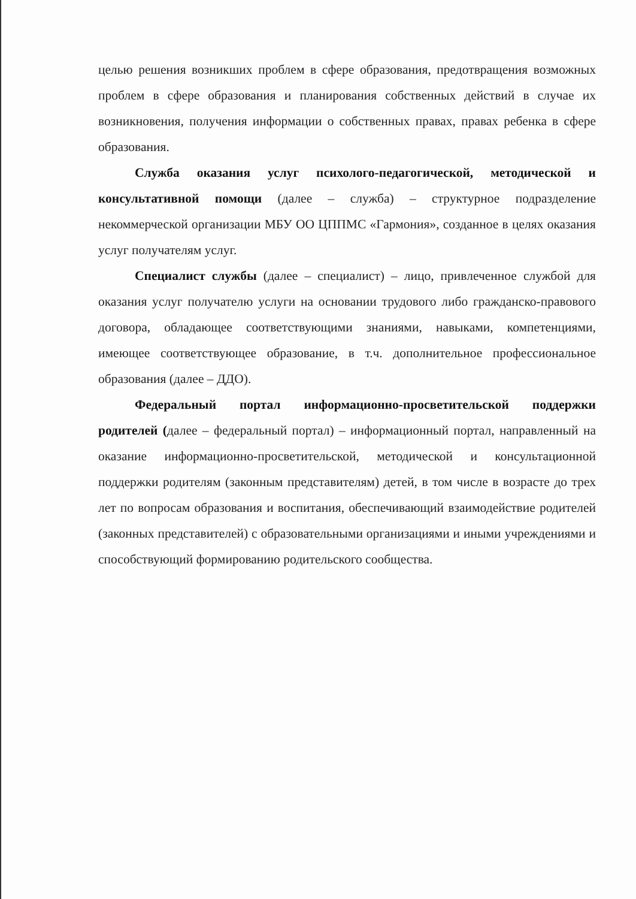целью решения возникших проблем в сфере образования, предотвращения возможных проблем в сфере образования и планирования собственных действий в случае их возникновения, получения информации о собственных правах, правах ребенка в сфере образования.
Служба оказания услуг психолого-педагогической, методической и консультативной помощи (далее – служба) – структурное подразделение некоммерческой организации МБУ ОО ЦППМС «Гармония», созданное в целях оказания услуг получателям услуг.
Специалист службы (далее – специалист) – лицо, привлеченное службой для оказания услуг получателю услуги на основании трудового либо гражданско-правового договора, обладающее соответствующими знаниями, навыками, компетенциями, имеющее соответствующее образование, в т.ч. дополнительное профессиональное образования (далее – ДДО).
Федеральный портал информационно-просветительской поддержки родителей (далее – федеральный портал) – информационный портал, направленный на оказание информационно-просветительской, методической и консультационной поддержки родителям (законным представителям) детей, в том числе в возрасте до трех лет по вопросам образования и воспитания, обеспечивающий взаимодействие родителей (законных представителей) с образовательными организациями и иными учреждениями и способствующий формированию родительского сообщества.